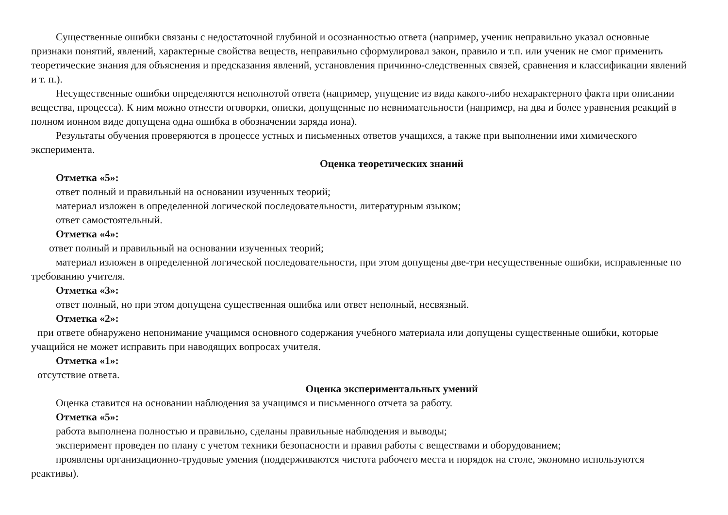Существенные ошибки связаны с недостаточной глубиной и осознанностью ответа (например, ученик неправильно указал основные признаки понятий, явлений, характерные свойства веществ, неправильно сформулировал закон, правило и т.п. или ученик не смог применить теоретические знания для объяснения и предсказания явлений, установления причинно-следственных связей, сравнения и классификации явлений и т. п.).
Несущественные ошибки определяются неполнотой ответа (например, упущение из вида какого-либо нехарактерного факта при описании вещества, процесса). К ним можно отнести оговорки, описки, допущенные по невнимательности (например, на два и более уравнения реакций в полном ионном виде допущена одна ошибка в обозначении заряда иона).
Результаты обучения проверяются в процессе устных и письменных ответов учащихся, а также при выполнении ими химического эксперимента.
Оценка теоретических знаний
Отметка «5»:
ответ полный и правильный на основании изученных теорий;
материал изложен в определенной логической последовательности, литературным языком;
ответ самостоятельный.
Отметка «4»:
ответ полный и правильный на основании изученных теорий;
материал изложен в определенной логической последовательности, при этом допущены две-три несущественные ошибки, исправленные по требованию учителя.
Отметка «3»:
ответ полный, но при этом допущена существенная ошибка или ответ неполный, несвязный.
Отметка «2»:
при ответе обнаружено непонимание учащимся основного содержания учебного материала или допущены существенные ошибки, которые учащийся не может исправить при наводящих вопросах учителя.
Отметка «1»:
отсутствие ответа.
Оценка экспериментальных умений
Оценка ставится на основании наблюдения за учащимся и письменного отчета за работу.
Отметка «5»:
работа выполнена полностью и правильно, сделаны правильные наблюдения и выводы;
эксперимент проведен по плану с учетом техники безопасности и правил работы с веществами и оборудованием;
проявлены организационно-трудовые умения (поддерживаются чистота рабочего места и порядок на столе, экономно используются реактивы).